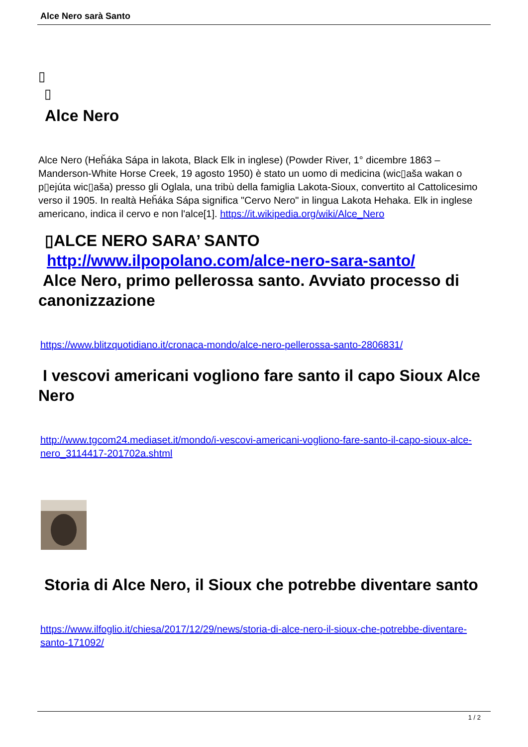Alce Nero sarà Santo
▯
▯
Alce Nero
Alce Nero (Heȟáka Sápa in lakota, Black Elk in inglese) (Powder River, 1° dicembre 1863 – Manderson-White Horse Creek, 19 agosto 1950) è stato un uomo di medicina (wic▯aša wakan o p▯ejúta wic▯aša) presso gli Oglala, una tribù della famiglia Lakota-Sioux, convertito al Cattolicesimo verso il 1905. In realtà Heȟáka Sápa significa "Cervo Nero" in lingua Lakota Hehaka. Elk in inglese americano, indica il cervo e non l'alce[1]. https://it.wikipedia.org/wiki/Alce_Nero
▯ALCE NERO SARA’ SANTO
http://www.ilpopolano.com/alce-nero-sara-santo/
Alce Nero, primo pellerossa santo. Avviato processo di canonizzazione
https://www.blitzquotidiano.it/cronaca-mondo/alce-nero-pellerossa-santo-2806831/
I vescovi americani vogliono fare santo il capo Sioux Alce Nero
http://www.tgcom24.mediaset.it/mondo/i-vescovi-americani-vogliono-fare-santo-il-capo-sioux-alce-nero_3114417-201702a.shtml
Storia di Alce Nero, il Sioux che potrebbe diventare santo
https://www.ilfoglio.it/chiesa/2017/12/29/news/storia-di-alce-nero-il-sioux-che-potrebbe-diventare-santo-171092/
1 / 2